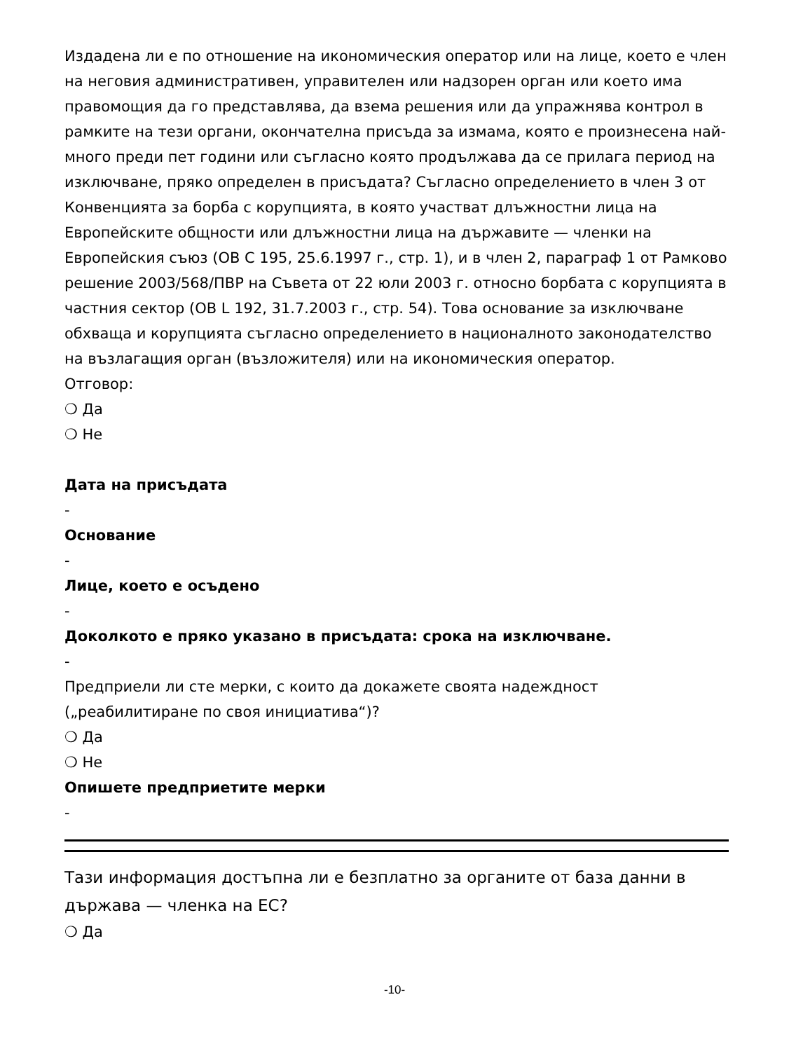Издадена ли е по отношение на икономическия оператор или на лице, което е член на неговия административен, управителен или надзорен орган или което има правомощия да го представлява, да взема решения или да упражнява контрол в рамките на тези органи, окончателна присъда за измама, която е произнесена най-много преди пет години или съгласно която продължава да се прилага период на изключване, пряко определен в присъдата? Съгласно определението в член 3 от Конвенцията за борба с корупцията, в която участват длъжностни лица на Европейските общности или длъжностни лица на държавите — членки на Европейския съюз (ОВ C 195, 25.6.1997 г., стр. 1), и в член 2, параграф 1 от Рамково решение 2003/568/ПВР на Съвета от 22 юли 2003 г. относно борбата с корупцията в частния сектор (ОВ L 192, 31.7.2003 г., стр. 54). Това основание за изключване обхваща и корупцията съгласно определението в националното законодателство на възлагащия орган (възложителя) или на икономическия оператор.
Отговор:
❍ Да
❍ Не
Дата на присъдата
-
Основание
-
Лице, което е осъдено
-
Доколкото е пряко указано в присъдата: срока на изключване.
-
Предприели ли сте мерки, с които да докажете своята надеждност („реабилитиране по своя инициатива“)?
❍ Да
❍ Не
Опишете предприетите мерки
-
Тази информация достъпна ли е безплатно за органите от база данни в държава — членка на ЕС?
❍ Да
-10-